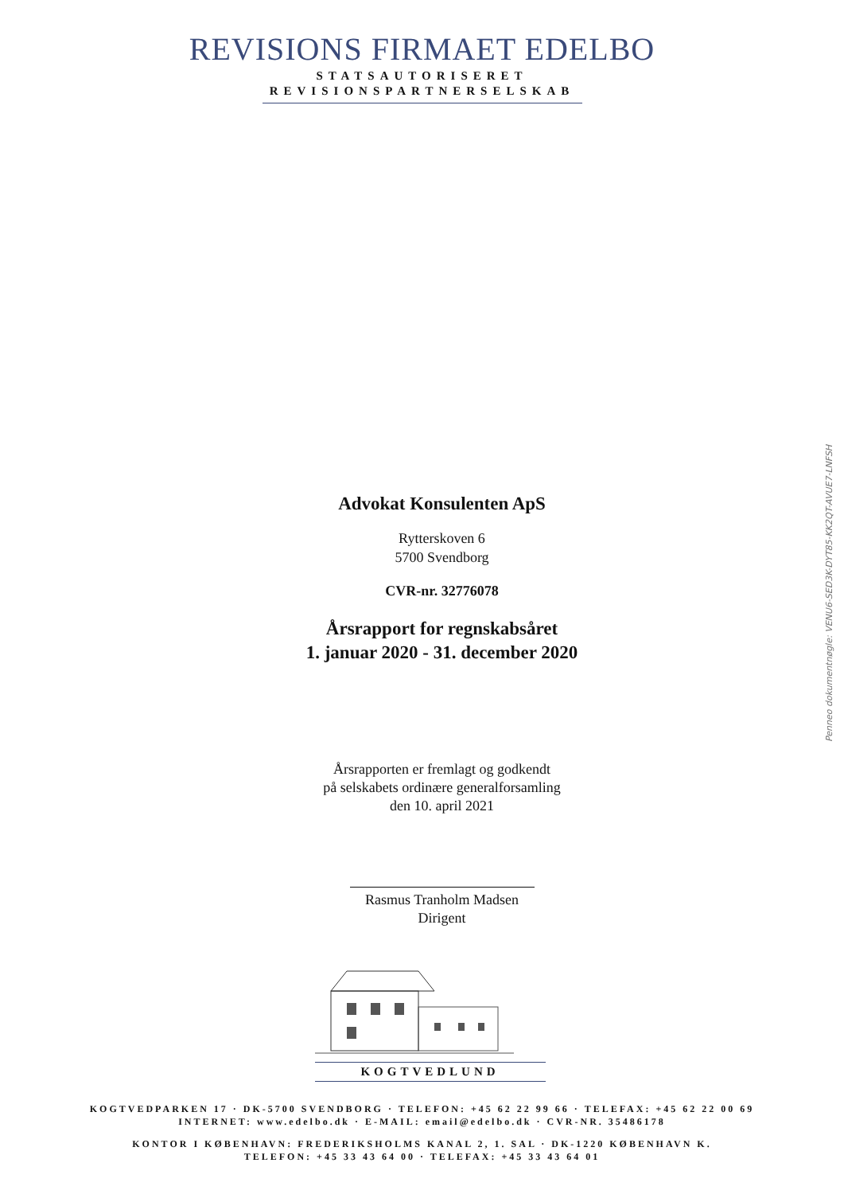REVISIONS FIRMAET EDELBO
STATSAUTORISERET
REVISIONSPARTNERSELSKAB
Penneo dokumentnøgle: VENU6-SED3K-DYT85-KK2QT-AVUE7-LNFSH
Advokat Konsulenten ApS
Rytterskoven 6
5700 Svendborg
CVR-nr. 32776078
Årsrapport for regnskabsåret
1. januar 2020 - 31. december 2020
Årsrapporten er fremlagt og godkendt
på selskabets ordinære generalforsamling
den 10. april 2021
Rasmus Tranholm Madsen
Dirigent
KOGTVEDLUND
KOGTVEDPARKEN 17 · DK-5700 SVENDBORG · TELEFON: +45 62 22 99 66 · TELEFAX: +45 62 22 00 69
INTERNET: www.edelbo.dk · E-MAIL: email@edelbo.dk · CVR-NR. 35486178
KONTOR I KØBENHAVN: FREDERIKSHOLMS KANAL 2, 1. SAL · DK-1220 KØBENHAVN K.
TELEFON: +45 33 43 64 00 · TELEFAX: +45 33 43 64 01